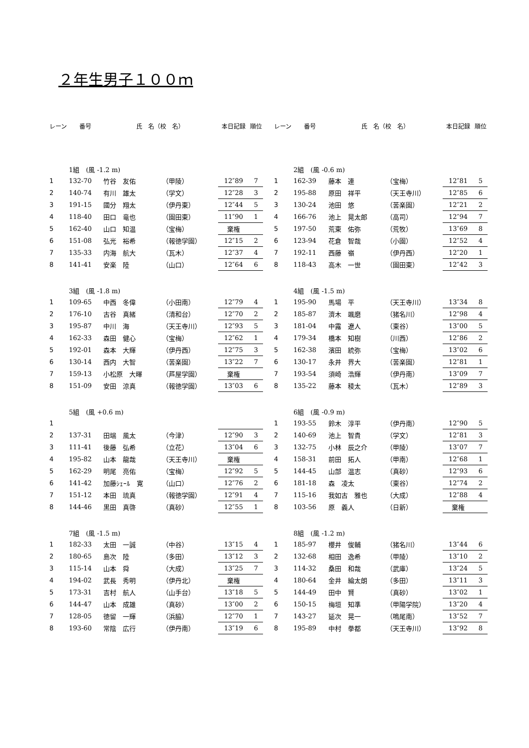２年生男子１００ｍ
| レーン | 番号 | 氏 名（校 名） | | 本日記録 | 順位 |
| --- | --- | --- | --- | --- | --- |
| | 1組 (風 -1.2 m) | | | | |
| 1 | 132-70 | 竹谷 友佑 | （甲陵） | 12″89 | 7 |
| 2 | 140-74 | 有川 雄太 | （学文） | 12″28 | 3 |
| 3 | 191-15 | 國分 翔太 | （伊丹東） | 12″44 | 5 |
| 4 | 118-40 | 田口 竜也 | （園田東） | 11″90 | 1 |
| 5 | 162-40 | 山口 知温 | （宝梅） | 棄権 | |
| 6 | 151-08 | 弘光 裕希 | （報徳学園） | 12″15 | 2 |
| 7 | 135-33 | 内海 航大 | （瓦木） | 12″37 | 4 |
| 8 | 141-41 | 安楽 陸 | （山口） | 12″64 | 6 |
| | 3組 (風 -1.8 m) | | | | |
| 1 | 109-65 | 中西 冬偉 | （小田南） | 12″79 | 4 |
| 2 | 176-10 | 古谷 真緒 | （清和台） | 12″70 | 2 |
| 3 | 195-87 | 中川 海 | （天王寺川） | 12″93 | 5 |
| 4 | 162-33 | 森田 健心 | （宝梅） | 12″62 | 1 |
| 5 | 192-01 | 森本 大輝 | （伊丹西） | 12″75 | 3 |
| 6 | 130-14 | 西内 大智 | （苦楽園） | 13″22 | 7 |
| 7 | 159-13 | 小松原 大暉 | （芦屋学園） | 棄権 | |
| 8 | 151-09 | 安田 涼真 | （報徳学園） | 13″03 | 6 |
| | 5組 (風 +0.6 m) | | | | |
| 1 | | | | | |
| 2 | 137-31 | 田端 風太 | （今津） | 12″90 | 3 |
| 3 | 111-41 | 後藤 弘希 | （立花） | 13″04 | 6 |
| 4 | 195-82 | 山本 龍哉 | （天王寺川） | 棄権 | |
| 5 | 162-29 | 明尾 亮佑 | （宝梅） | 12″92 | 5 |
| 6 | 141-42 | 加藤ｼｪｰﾙ 寛 | （山口） | 12″76 | 2 |
| 7 | 151-12 | 本田 琉真 | （報徳学園） | 12″91 | 4 |
| 8 | 144-46 | 黒田 真啓 | （真砂） | 12″55 | 1 |
| | 7組 (風 -1.5 m) | | | | |
| 1 | 182-33 | 太田 一誠 | （中谷） | 13″15 | 4 |
| 2 | 180-65 | 島次 陸 | （多田） | 13″12 | 3 |
| 3 | 115-14 | 山本 舜 | （大成） | 13″25 | 7 |
| 4 | 194-02 | 武長 秀明 | （伊丹北） | 棄権 | |
| 5 | 173-31 | 吉村 航人 | （山手台） | 13″18 | 5 |
| 6 | 144-47 | 山本 成雄 | （真砂） | 13″00 | 2 |
| 7 | 128-05 | 徳留 一輝 | （浜脇） | 12″70 | 1 |
| 8 | 193-60 | 常陰 広行 | （伊丹南） | 13″19 | 6 |
| レーン | 番号 | 氏 名（校 名） | | 本日記録 | 順位 |
| --- | --- | --- | --- | --- | --- |
| | 2組 (風 -0.6 m) | | | | |
| 1 | 162-39 | 藤本 連 | （宝梅） | 12″81 | 5 |
| 2 | 195-88 | 原田 祥平 | （天王寺川） | 12″85 | 6 |
| 3 | 130-24 | 池田 悠 | （苦楽園） | 12″21 | 2 |
| 4 | 166-76 | 池上 晃太郎 | （高司） | 12″94 | 7 |
| 5 | 197-50 | 荒東 佑弥 | （荒牧） | 13″69 | 8 |
| 6 | 123-94 | 花倉 智哉 | （小園） | 12″52 | 4 |
| 7 | 192-11 | 西藤 嶺 | （伊丹西） | 12″20 | 1 |
| 8 | 118-43 | 高木 一世 | （園田東） | 12″42 | 3 |
| | 4組 (風 -1.5 m) | | | | |
| 1 | 195-90 | 馬場 平 | （天王寺川） | 13″34 | 8 |
| 2 | 185-87 | 濟木 颯磨 | （猪名川） | 12″98 | 4 |
| 3 | 181-04 | 中露 遼人 | （東谷） | 13″00 | 5 |
| 4 | 179-34 | 橋本 知樹 | （川西） | 12″86 | 2 |
| 5 | 162-38 | 濱田 統弥 | （宝梅） | 13″02 | 6 |
| 6 | 130-17 | 永井 界大 | （苦楽園） | 12″81 | 1 |
| 7 | 193-54 | 須崎 浩輝 | （伊丹南） | 13″09 | 7 |
| 8 | 135-22 | 藤本 稜太 | （瓦木） | 12″89 | 3 |
| | 6組 (風 -0.9 m) | | | | |
| 1 | 193-55 | 鈴木 淳平 | （伊丹南） | 12″90 | 5 |
| 2 | 140-69 | 池上 智貴 | （学文） | 12″81 | 3 |
| 3 | 132-75 | 小林 辰之介 | （甲陵） | 13″07 | 7 |
| 4 | 158-31 | 前田 拓人 | （甲南） | 12″68 | 1 |
| 5 | 144-45 | 山部 温志 | （真砂） | 12″93 | 6 |
| 6 | 181-18 | 森 凌太 | （東谷） | 12″74 | 2 |
| 7 | 115-16 | 我如古 雅也 | （大成） | 12″88 | 4 |
| 8 | 103-56 | 原 義人 | （日新） | 棄権 | |
| | 8組 (風 -1.2 m) | | | | |
| 1 | 185-97 | 櫻井 俊輔 | （猪名川） | 13″44 | 6 |
| 2 | 132-68 | 相田 逸希 | （甲陵） | 13″10 | 2 |
| 3 | 114-32 | 桑田 和哉 | （武庫） | 13″24 | 5 |
| 4 | 180-64 | 金井 綸太朗 | （多田） | 13″11 | 3 |
| 5 | 144-49 | 田中 賢 | （真砂） | 13″02 | 1 |
| 6 | 150-15 | 梅垣 知準 | （甲陽学院） | 13″20 | 4 |
| 7 | 143-27 | 延次 晃一 | （鳴尾南） | 13″52 | 7 |
| 8 | 195-89 | 中村 拳都 | （天王寺川） | 13″92 | 8 |